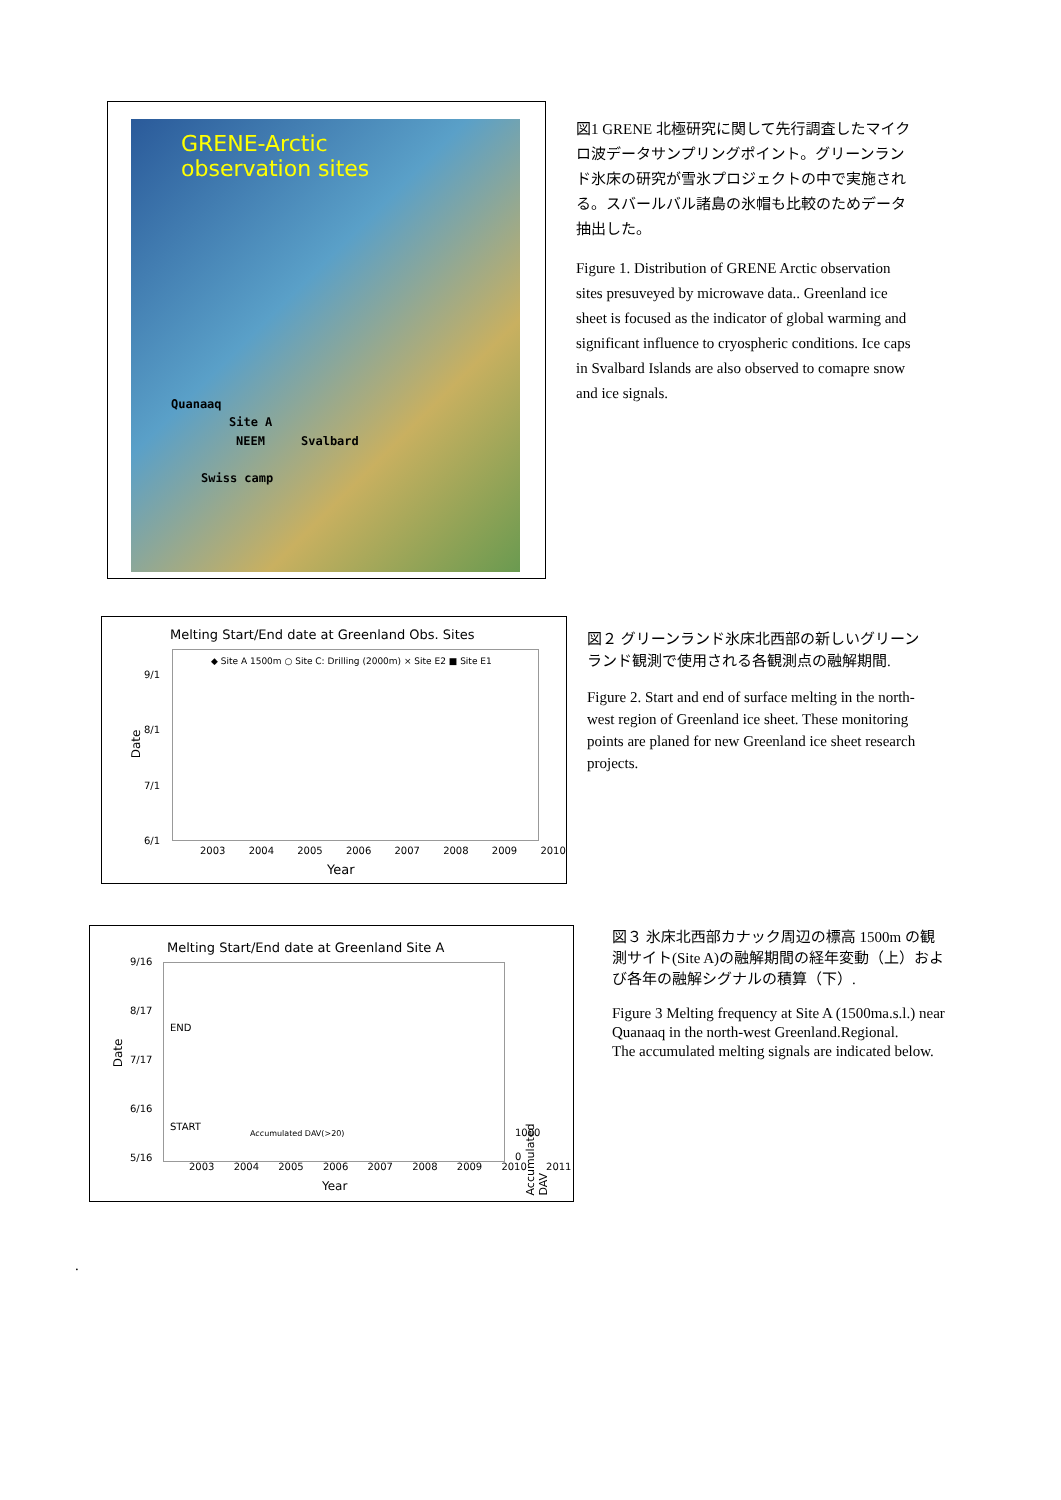GRENE-Arctic
observation sites
Quanaaq
Site A
NEEM Svalbard
Swiss camp
図1 GRENE 北極研究に関して先行調査したマイクロ波データサンプリングポイント。グリーンランド氷床の研究が雪氷プロジェクトの中で実施される。スバールバル諸島の氷帽も比較のためデータ抽出した。
Figure 1. Distribution of GRENE Arctic observation sites presuveyed by microwave data.. Greenland ice sheet is focused as the indicator of global warming and significant influence to cryospheric conditions. Ice caps in Svalbard Islands are also observed to comapre snow and ice signals.
Melting Start/End date at Greenland Obs. Sites
◆ Site A 1500m ○ Site C: Drilling (2000m) × Site E2 ■ Site E1
9/1
8/1
7/1
6/1
Date
2003 2004 2005 2006 2007 2008 2009 2010
Year
図２ グリーンランド氷床北西部の新しいグリーンランド観測で使用される各観測点の融解期間.
Figure 2. Start and end of surface melting in the north-west region of Greenland ice sheet. These monitoring points are planed for new Greenland ice sheet research projects.
Melting Start/End date at Greenland Site A
9/16
8/17
7/17
6/16
5/16
END
START
Accumulated DAV(>20) 1000
0
Date
Accumulated DAV
2003 2004 2005 2006 2007 2008 2009 2010 2011
Year
図３ 氷床北西部カナック周辺の標高 1500m の観測サイト(Site A)の融解期間の経年変動（上）および各年の融解シグナルの積算（下）.
Figure 3 Melting frequency at Site A (1500ma.s.l.) near Quanaaq in the north-west Greenland.Regional.
The accumulated melting signals are indicated below.
.